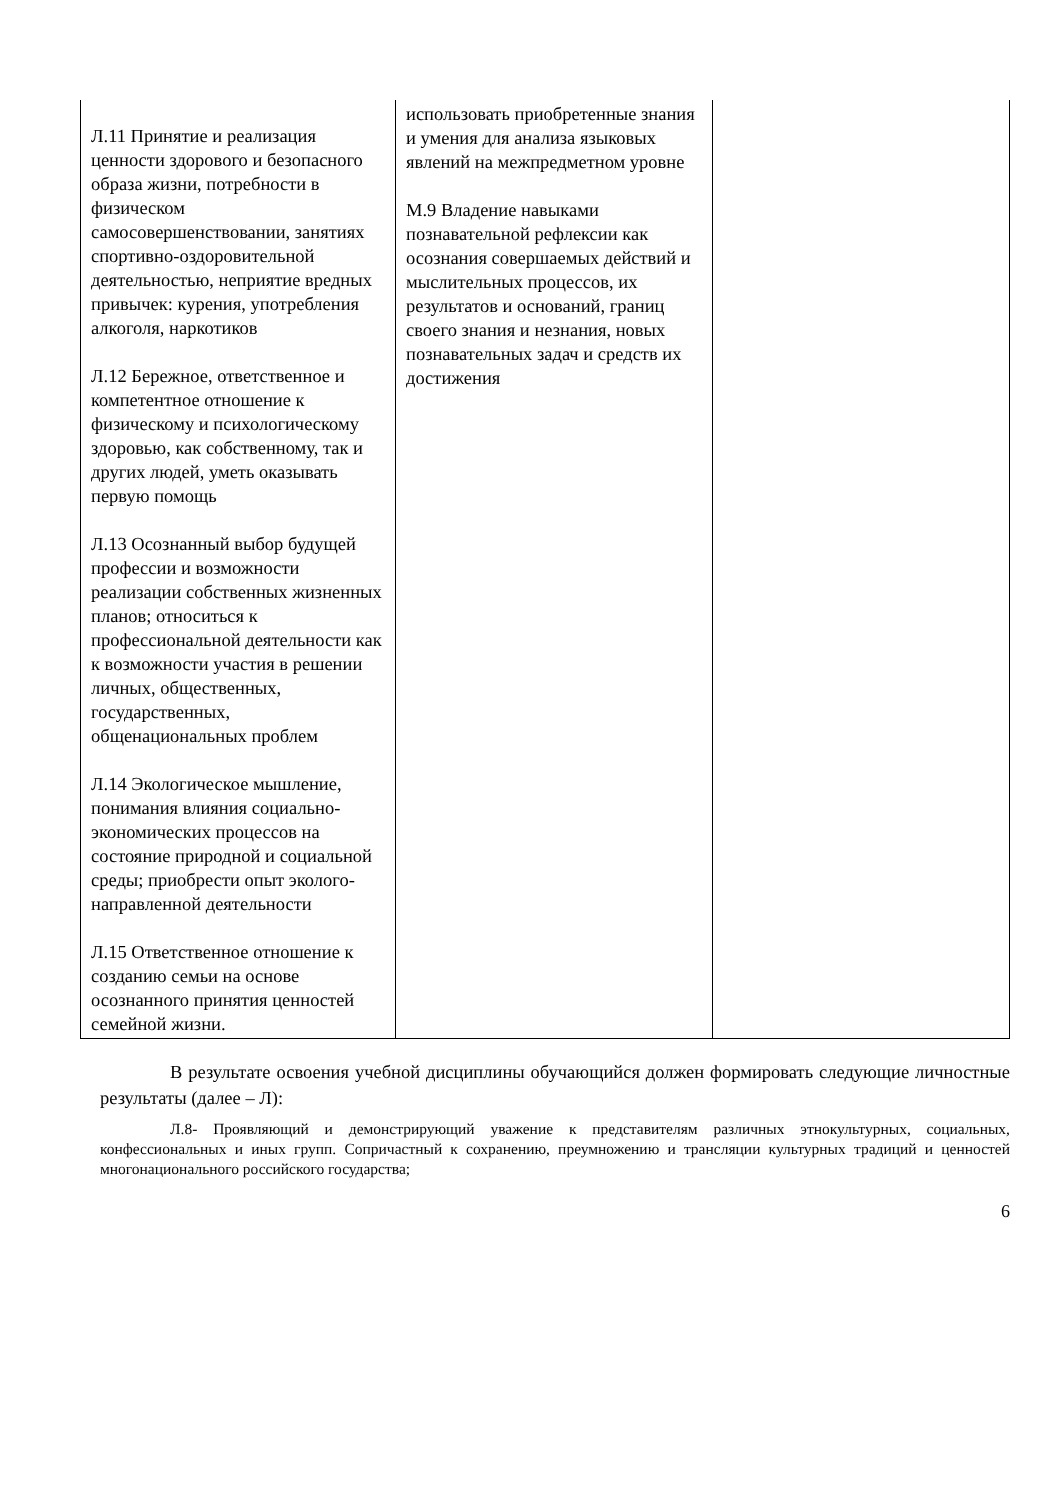| Л.11 Принятие и реализация ценности здорового и безопасного образа жизни, потребности в физическом самосовершенствовании, занятиях спортивно-оздоровительной деятельностью, неприятие вредных привычек: курения, употребления алкоголя, наркотиков Л.12 Бережное, ответственное и компетентное отношение к физическому и психологическому здоровью, как собственному, так и других людей, уметь оказывать первую помощь Л.13 Осознанный выбор будущей профессии и возможности реализации собственных жизненных планов; относиться к профессиональной деятельности как к возможности участия в решении личных, общественных, государственных, общенациональных проблем Л.14 Экологическое мышление, понимания влияния социально-экономических процессов на состояние природной и социальной среды; приобрести опыт эколого-направленной деятельности Л.15 Ответственное отношение к созданию семьи на основе осознанного принятия ценностей семейной жизни. | использовать приобретенные знания и умения для анализа языковых явлений на межпредметном уровне М.9 Владение навыками познавательной рефлексии как осознания совершаемых действий и мыслительных процессов, их результатов и оснований, границ своего знания и незнания, новых познавательных задач и средств их достижения | |
В результате освоения учебной дисциплины обучающийся должен формировать следующие личностные результаты (далее – Л):
Л.8- Проявляющий и демонстрирующий уважение к представителям различных этнокультурных, социальных, конфессиональных и иных групп. Сопричастный к сохранению, преумножению и трансляции культурных традиций и ценностей многонационального российского государства;
6